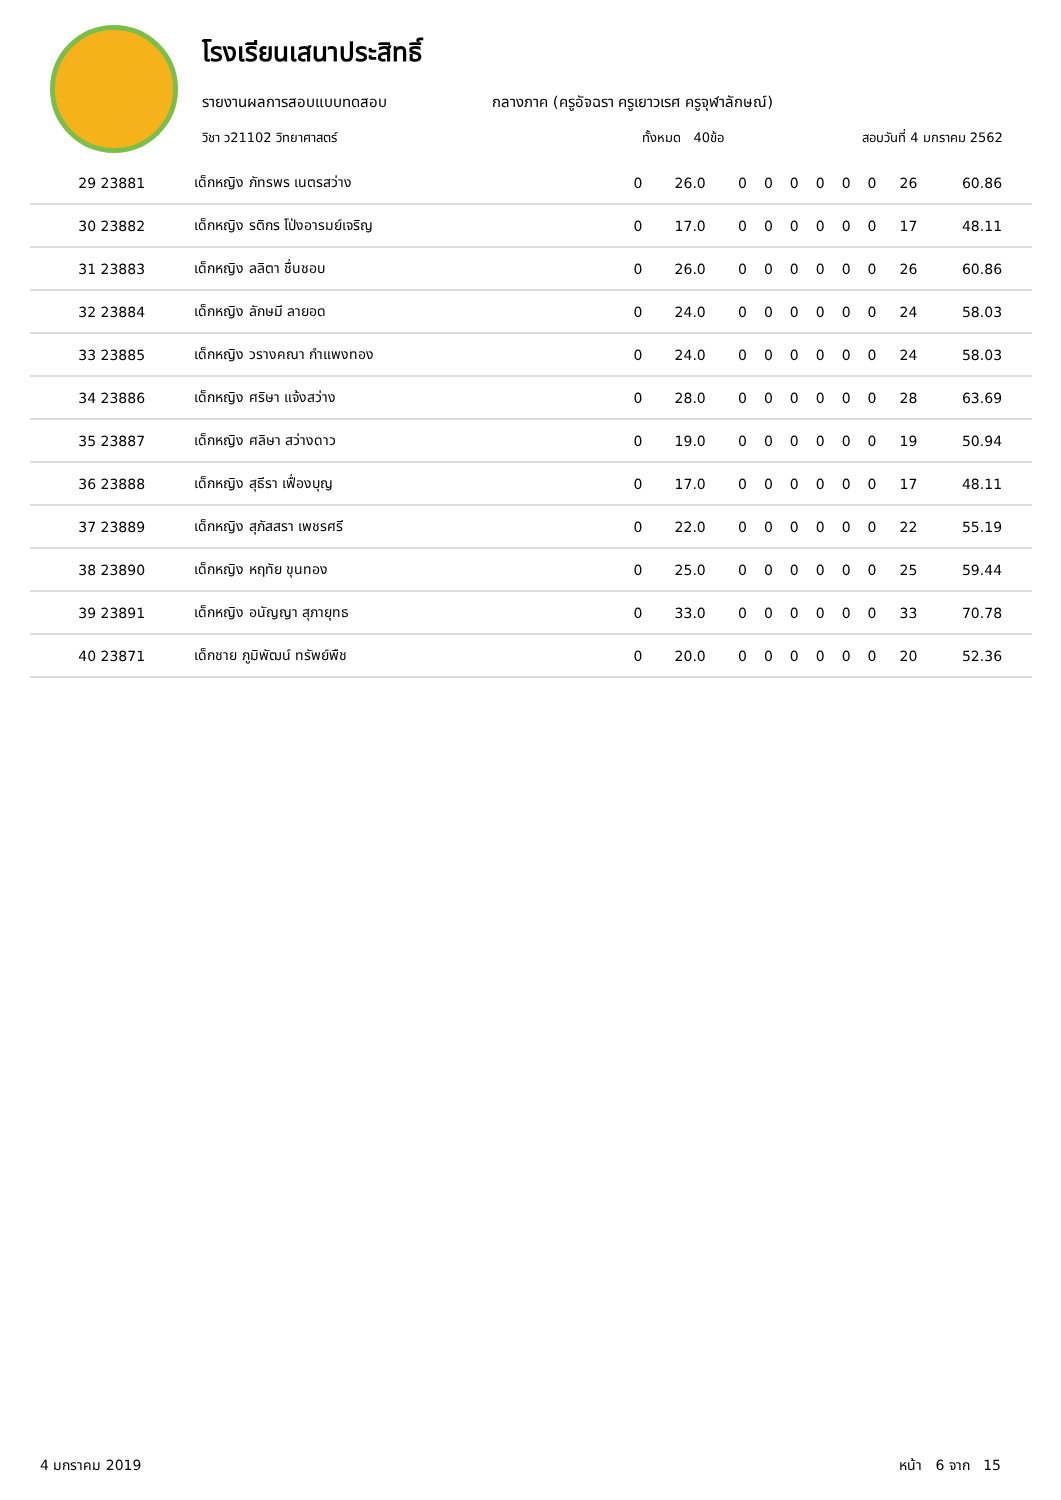โรงเรียนเสนาประสิทธิ์
รายงานผลการสอบแบบทดสอบ กลางภาค (ครูอัจฉรา ครูเยาวเรศ ครูจุฬาลักษณ์)
วิชา ว21102 วิทยาศาสตร์ ทั้งหมด 40ข้อ สอบวันที่ 4 มกราคม 2562
| 29 23881 | เด็กหญิง ภัทรพร เนตรสว่าง | 0 | 26.0 | 0 | 0 | 0 | 0 | 0 | 0 | 26 | 60.86 |
| 30 23882 | เด็กหญิง รติกร โป่งอารมย์เจริญ | 0 | 17.0 | 0 | 0 | 0 | 0 | 0 | 0 | 17 | 48.11 |
| 31 23883 | เด็กหญิง ลลิตา ชื่นชอบ | 0 | 26.0 | 0 | 0 | 0 | 0 | 0 | 0 | 26 | 60.86 |
| 32 23884 | เด็กหญิง ลักษมี ลายอด | 0 | 24.0 | 0 | 0 | 0 | 0 | 0 | 0 | 24 | 58.03 |
| 33 23885 | เด็กหญิง วรางคณา กำแพงทอง | 0 | 24.0 | 0 | 0 | 0 | 0 | 0 | 0 | 24 | 58.03 |
| 34 23886 | เด็กหญิง ศริษา แจ้งสว่าง | 0 | 28.0 | 0 | 0 | 0 | 0 | 0 | 0 | 28 | 63.69 |
| 35 23887 | เด็กหญิง ศลิษา สว่างดาว | 0 | 19.0 | 0 | 0 | 0 | 0 | 0 | 0 | 19 | 50.94 |
| 36 23888 | เด็กหญิง สุธีรา เฟื่องบุญ | 0 | 17.0 | 0 | 0 | 0 | 0 | 0 | 0 | 17 | 48.11 |
| 37 23889 | เด็กหญิง สุภัสสรา เพชรศรี | 0 | 22.0 | 0 | 0 | 0 | 0 | 0 | 0 | 22 | 55.19 |
| 38 23890 | เด็กหญิง หฤทัย ขุนทอง | 0 | 25.0 | 0 | 0 | 0 | 0 | 0 | 0 | 25 | 59.44 |
| 39 23891 | เด็กหญิง อนัญญา สุภายุทธ | 0 | 33.0 | 0 | 0 | 0 | 0 | 0 | 0 | 33 | 70.78 |
| 40 23871 | เด็กชาย ภูมิพัฒน์ ทรัพย์พืช | 0 | 20.0 | 0 | 0 | 0 | 0 | 0 | 0 | 20 | 52.36 |
4 มกราคม 2019 หน้า 6 จาก 15